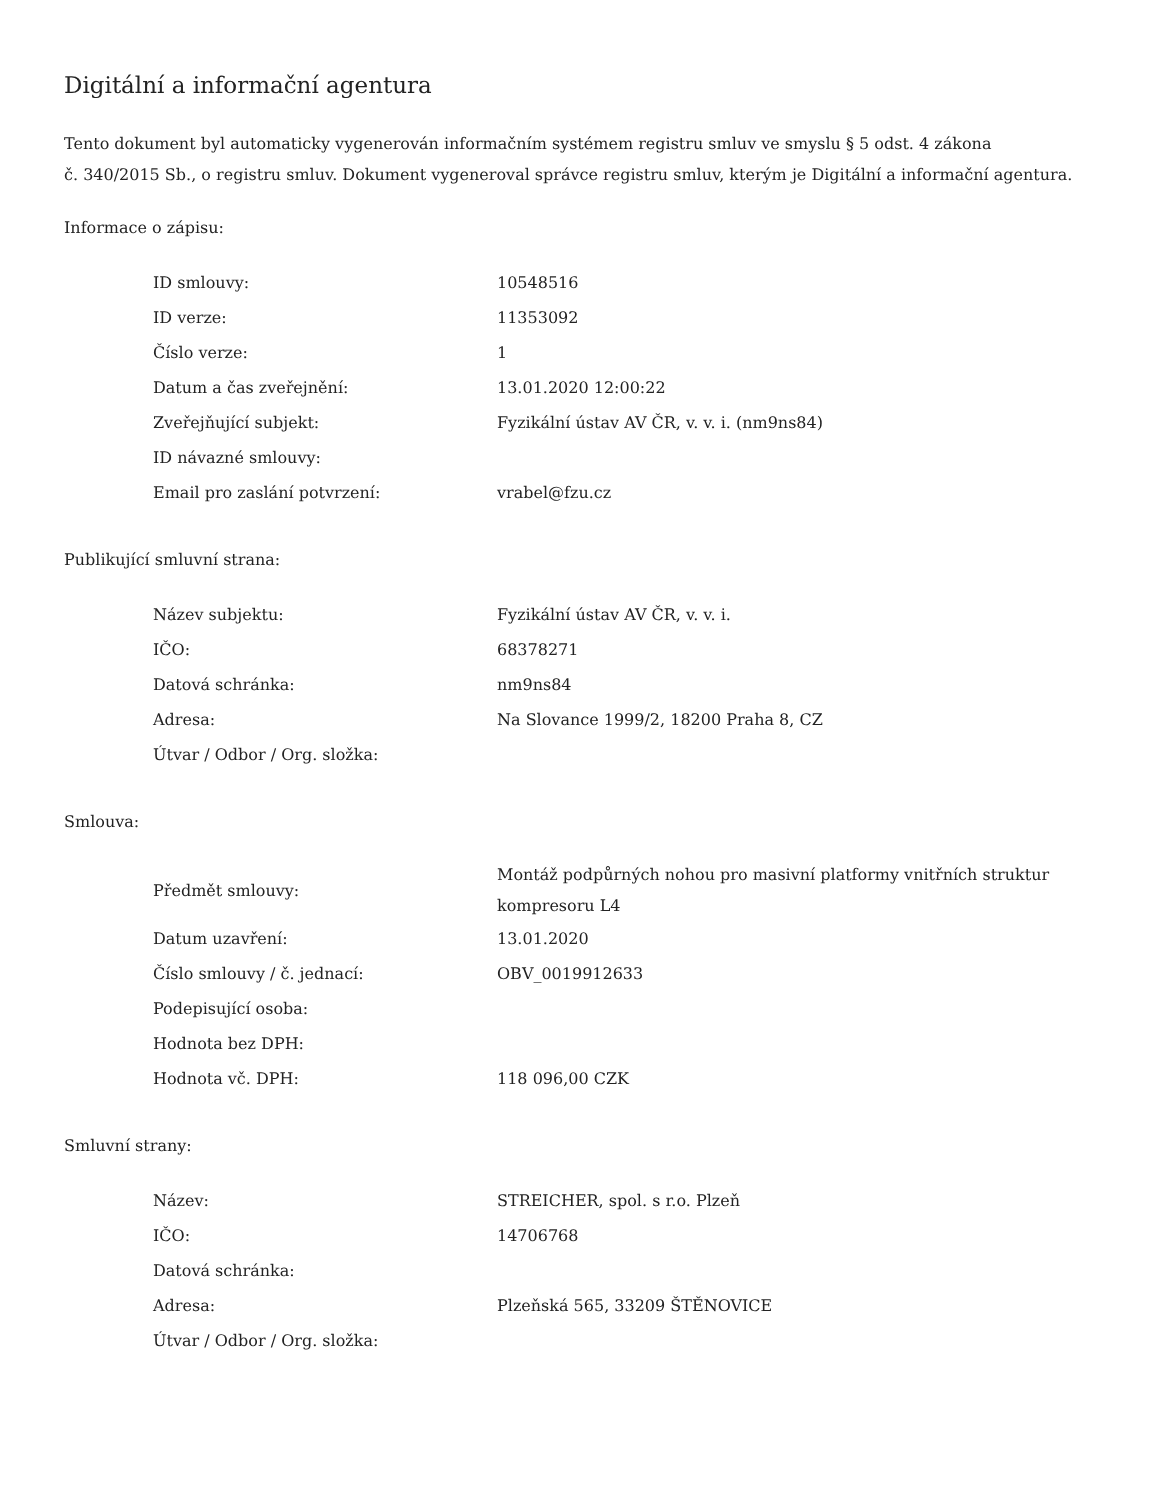Digitální a informační agentura
Tento dokument byl automaticky vygenerován informačním systémem registru smluv ve smyslu § 5 odst. 4 zákona
č. 340/2015 Sb., o registru smluv. Dokument vygeneroval správce registru smluv, kterým je Digitální a informační agentura.
Informace o zápisu:
| ID smlouvy: | 10548516 |
| ID verze: | 11353092 |
| Číslo verze: | 1 |
| Datum a čas zveřejnění: | 13.01.2020 12:00:22 |
| Zveřejňující subjekt: | Fyzikální ústav AV ČR, v. v. i. (nm9ns84) |
| ID návazné smlouvy: | |
| Email pro zaslání potvrzení: | vrabel@fzu.cz |
Publikující smluvní strana:
| Název subjektu: | Fyzikální ústav AV ČR, v. v. i. |
| IČO: | 68378271 |
| Datová schránka: | nm9ns84 |
| Adresa: | Na Slovance 1999/2, 18200 Praha 8, CZ |
| Útvar / Odbor / Org. složka: | |
Smlouva:
| Předmět smlouvy: | Montáž podpůrných nohou pro masivní platformy vnitřních struktur kompresoru L4 |
| Datum uzavření: | 13.01.2020 |
| Číslo smlouvy / č. jednací: | OBV_0019912633 |
| Podepisující osoba: | |
| Hodnota bez DPH: | |
| Hodnota vč. DPH: | 118 096,00 CZK |
Smluvní strany:
| Název: | STREICHER, spol. s r.o. Plzeň |
| IČO: | 14706768 |
| Datová schránka: | |
| Adresa: | Plzeňská 565, 33209 ŠTĚNOVICE |
| Útvar / Odbor / Org. složka: | |